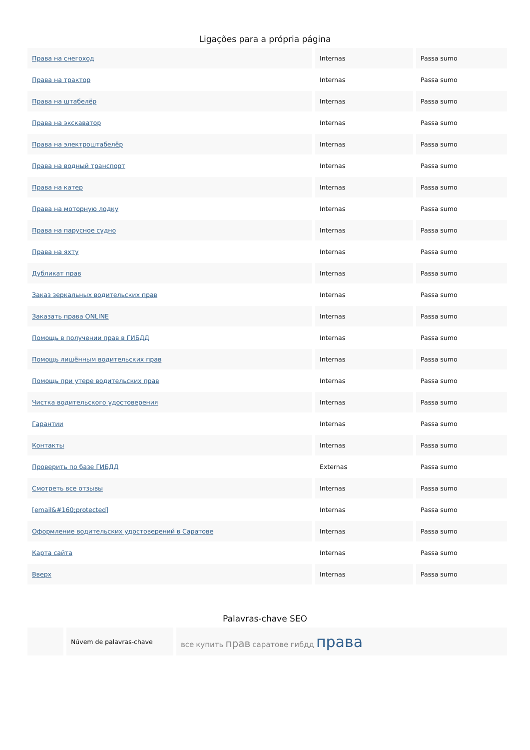Ligações para a própria página
| Права на снегоход | Internas | Passa sumo |
| Права на трактор | Internas | Passa sumo |
| Права на штабелёр | Internas | Passa sumo |
| Права на экскаватор | Internas | Passa sumo |
| Права на электроштабелёр | Internas | Passa sumo |
| Права на водный транспорт | Internas | Passa sumo |
| Права на катер | Internas | Passa sumo |
| Права на моторную лодку | Internas | Passa sumo |
| Права на парусное судно | Internas | Passa sumo |
| Права на яхту | Internas | Passa sumo |
| Дубликат прав | Internas | Passa sumo |
| Заказ зеркальных водительских прав | Internas | Passa sumo |
| Заказать права ONLINE | Internas | Passa sumo |
| Помощь в получении прав в ГИБДД | Internas | Passa sumo |
| Помощь лишённым водительских прав | Internas | Passa sumo |
| Помощь при утере водительских прав | Internas | Passa sumo |
| Чистка водительского удостоверения | Internas | Passa sumo |
| Гарантии | Internas | Passa sumo |
| Контакты | Internas | Passa sumo |
| Проверить по базе ГИБДД | Externas | Passa sumo |
| Смотреть все отзывы | Internas | Passa sumo |
| [email&#160;protected] | Internas | Passa sumo |
| Оформление водительских удостоверений в Саратове | Internas | Passa sumo |
| Карта сайта | Internas | Passa sumo |
| Вверх | Internas | Passa sumo |
Palavras-chave SEO
| | Núvem de palavras-chave | все купить прав саратове гибдд права |